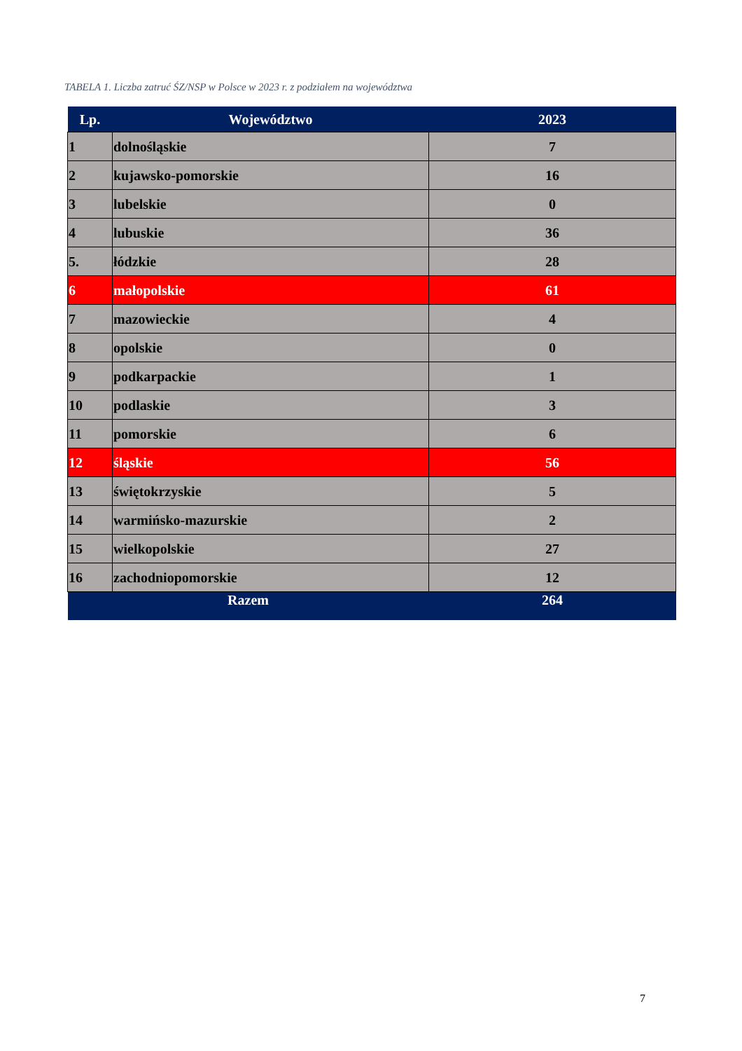TABELA 1. Liczba zatruć ŚZ/NSP w Polsce w 2023 r. z podziałem na województwa
| Lp. | Województwo | 2023 |
| --- | --- | --- |
| 1 | dolnośląskie | 7 |
| 2 | kujawsko-pomorskie | 16 |
| 3 | lubelskie | 0 |
| 4 | lubuskie | 36 |
| 5. | łódzkie | 28 |
| 6 | małopolskie | 61 |
| 7 | mazowieckie | 4 |
| 8 | opolskie | 0 |
| 9 | podkarpackie | 1 |
| 10 | podlaskie | 3 |
| 11 | pomorskie | 6 |
| 12 | śląskie | 56 |
| 13 | świętokrzyskie | 5 |
| 14 | warmińsko-mazurskie | 2 |
| 15 | wielkopolskie | 27 |
| 16 | zachodniopomorskie | 12 |
| Razem | | 264 |
7